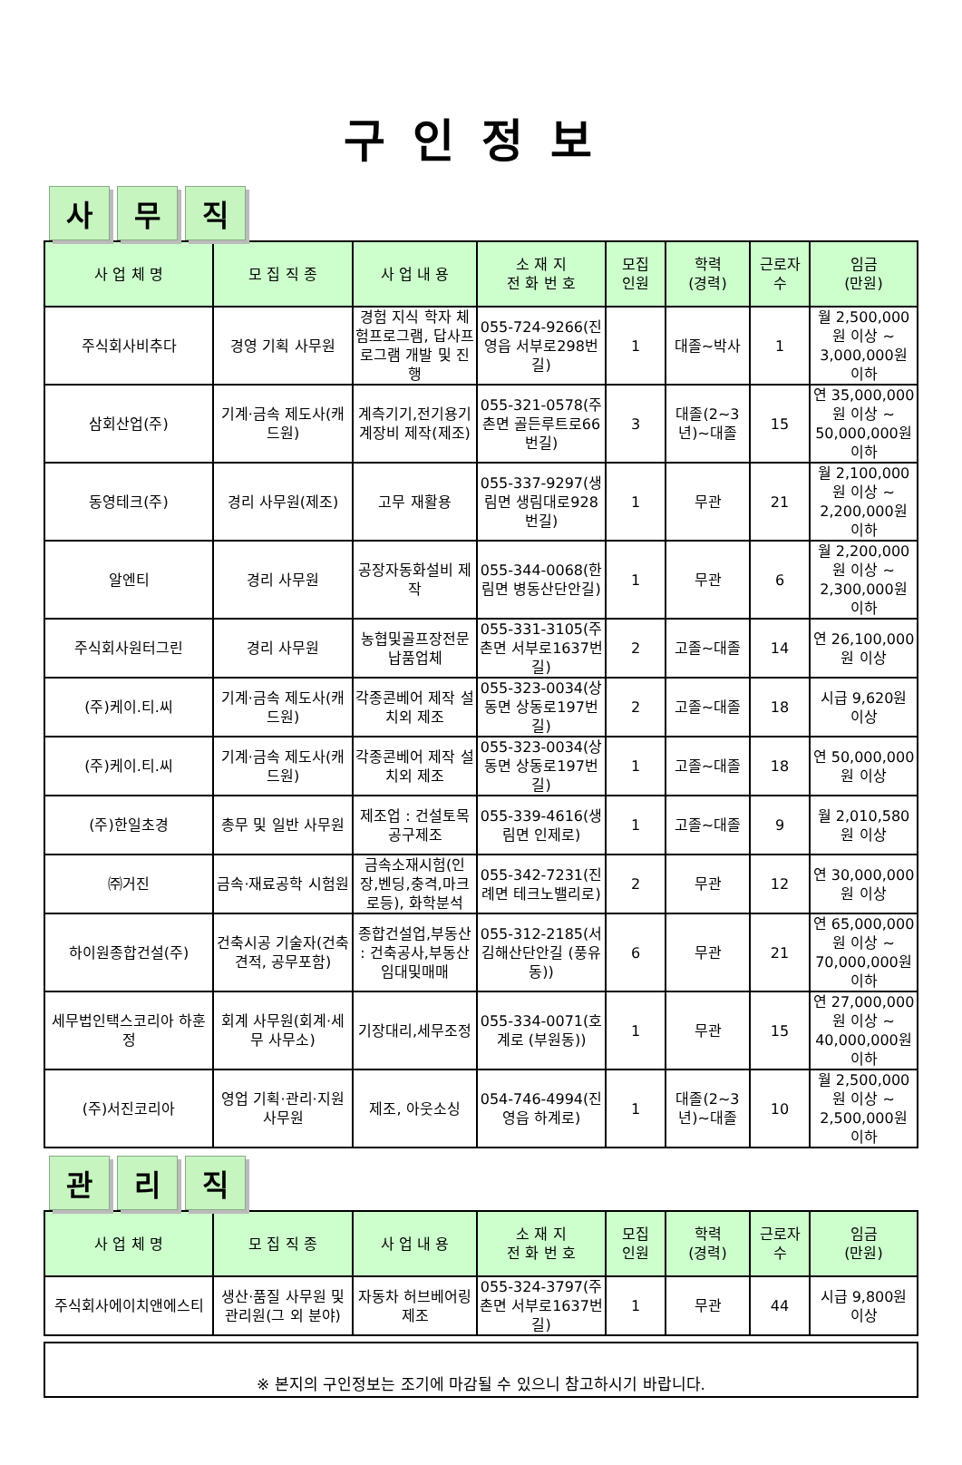구인정보
사무 직
| 사 업 체 명 | 모 집 직 종 | 사 업 내 용 | 소 재 지 전 화 번 호 | 모집 인원 | 학력 (경력) | 근로자 수 | 임금 (만원) |
| --- | --- | --- | --- | --- | --- | --- | --- |
| 주식회사비추다 | 경영 기획 사무원 | 경험 지식 학자 체험프로그램, 답사프로그램 개발 및 진행 | 055-724-9266(진영읍 서부로298번길) | 1 | 대졸~박사 | 1 | 월 2,500,000원 이상 ~ 3,000,000원 이하 |
| 삼회산업(주) | 기계·금속 제도사(캐드원) | 계측기기,전기용기계장비 제작(제조) | 055-321-0578(주촌면 골든루트로66번길) | 3 | 대졸(2~3년)~대졸 | 15 | 연 35,000,000원 이상 ~ 50,000,000원 이하 |
| 동영테크(주) | 경리 사무원(제조) | 고무 재활용 | 055-337-9297(생림면 생림대로928번길) | 1 | 무관 | 21 | 월 2,100,000원 이상 ~ 2,200,000원 이하 |
| 알엔티 | 경리 사무원 | 공장자동화설비 제작 | 055-344-0068(한림면 병동산단안길) | 1 | 무관 | 6 | 월 2,200,000원 이상 ~ 2,300,000원 이하 |
| 주식회사원터그린 | 경리 사무원 | 농협및골프장전문납품업체 | 055-331-3105(주촌면 서부로1637번길) | 2 | 고졸~대졸 | 14 | 연 26,100,000원 이상 |
| (주)케이.티.씨 | 기계·금속 제도사(캐드원) | 각종콘베어 제작 설치외 제조 | 055-323-0034(상동면 상동로197번길) | 2 | 고졸~대졸 | 18 | 시급 9,620원 이상 |
| (주)케이.티.씨 | 기계·금속 제도사(캐드원) | 각종콘베어 제작 설치외 제조 | 055-323-0034(상동면 상동로197번길) | 1 | 고졸~대졸 | 18 | 연 50,000,000원 이상 |
| (주)한일초경 | 총무 및 일반 사무원 | 제조업 : 건설토목공구제조 | 055-339-4616(생림면 인제로) | 1 | 고졸~대졸 | 9 | 월 2,010,580원 이상 |
| ㈜거진 | 금속·재료공학 시험원 | 금속소재시험(인장,벤딩,충격,마크로등), 화학분석 | 055-342-7231(진례면 테크노밸리로) | 2 | 무관 | 12 | 연 30,000,000원 이상 |
| 하이원종합건설(주) | 건축시공 기술자(건축견적, 공무포함) | 종합건설업,부동산 : 건축공사,부동산임대및매매 | 055-312-2185(서김해산단안길 (풍유동)) | 6 | 무관 | 21 | 연 65,000,000원 이상 ~ 70,000,000원 이하 |
| 세무법인택스코리아 하훈정 | 회계 사무원(회계·세무 사무소) | 기장대리,세무조정 | 055-334-0071(호계로 (부원동)) | 1 | 무관 | 15 | 연 27,000,000원 이상 ~ 40,000,000원 이하 |
| (주)서진코리아 | 영업 기획·관리·지원 사무원 | 제조, 아웃소싱 | 054-746-4994(진영읍 하계로) | 1 | 대졸(2~3년)~대졸 | 10 | 월 2,500,000원 이상 ~ 2,500,000원 이하 |
관리 직
| 사 업 체 명 | 모 집 직 종 | 사 업 내 용 | 소 재 지 전 화 번 호 | 모집 인원 | 학력 (경력) | 근로자 수 | 임금 (만원) |
| --- | --- | --- | --- | --- | --- | --- | --- |
| 주식회사에이치앤에스티 | 생산·품질 사무원 및 관리원(그 외 분야) | 자동차 허브베어링 제조 | 055-324-3797(주촌면 서부로1637번길) | 1 | 무관 | 44 | 시급 9,800원 이상 |
※ 본지의 구인정보는 조기에 마감될 수 있으니 참고하시기 바랍니다.